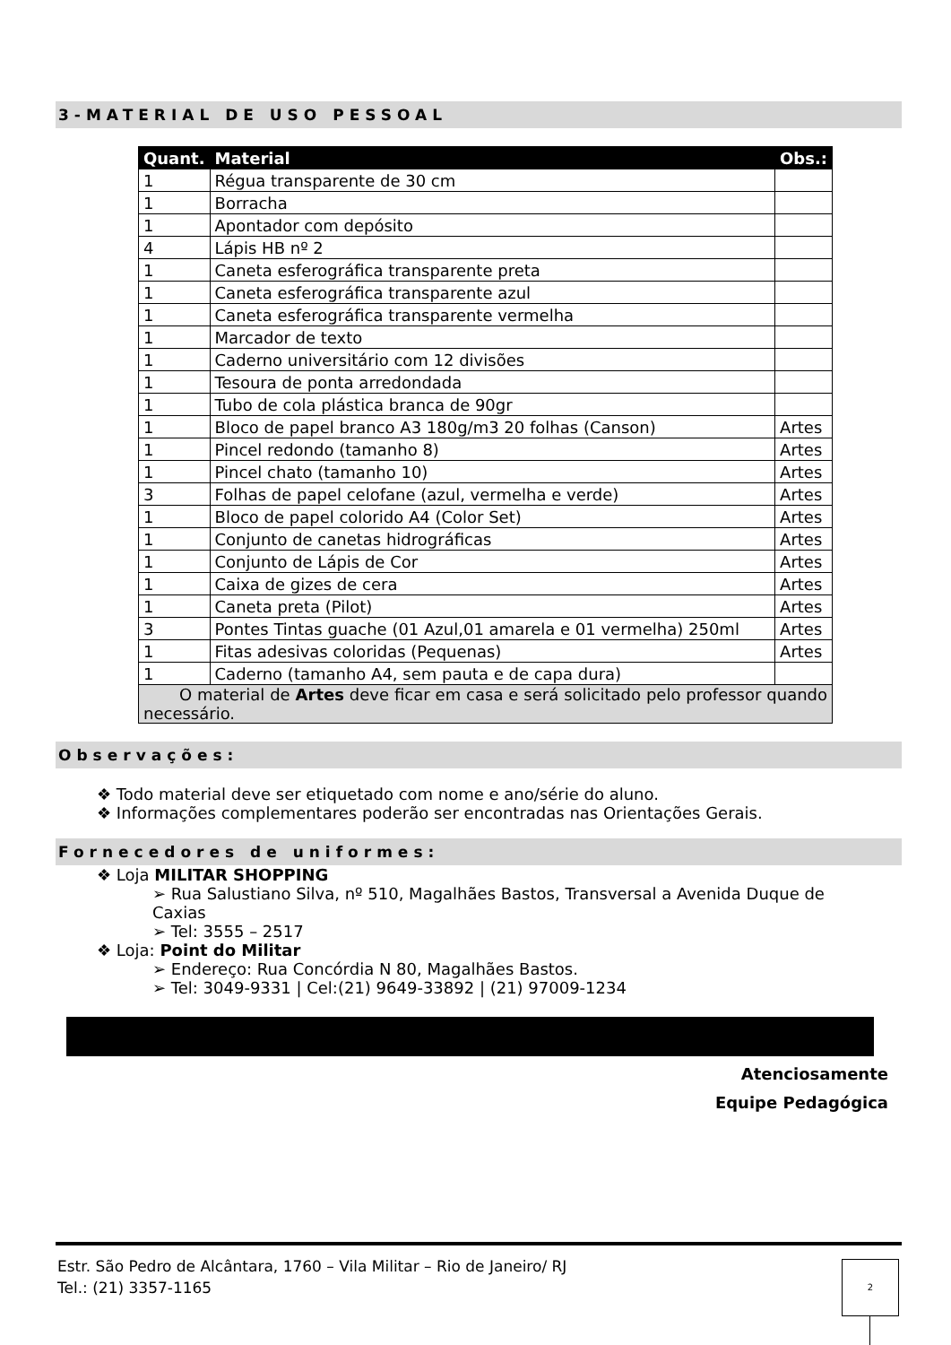3-MATERIAL DE USO PESSOAL
| Quant. | Material | Obs.: |
| --- | --- | --- |
| 1 | Régua transparente de 30 cm | |
| 1 | Borracha | |
| 1 | Apontador com depósito | |
| 4 | Lápis HB nº 2 | |
| 1 | Caneta esferográfica transparente preta | |
| 1 | Caneta esferográfica transparente azul | |
| 1 | Caneta esferográfica transparente vermelha | |
| 1 | Marcador de texto | |
| 1 | Caderno universitário com 12 divisões | |
| 1 | Tesoura de ponta arredondada | |
| 1 | Tubo de cola plástica branca de 90gr | |
| 1 | Bloco de papel branco A3 180g/m3 20 folhas (Canson) | Artes |
| 1 | Pincel redondo (tamanho 8) | Artes |
| 1 | Pincel chato (tamanho 10) | Artes |
| 3 | Folhas de papel celofane (azul, vermelha e verde) | Artes |
| 1 | Bloco de papel colorido A4 (Color Set) | Artes |
| 1 | Conjunto de canetas hidrográficas | Artes |
| 1 | Conjunto de Lápis de Cor | Artes |
| 1 | Caixa de gizes de cera | Artes |
| 1 | Caneta preta (Pilot) | Artes |
| 3 | Pontes Tintas guache (01 Azul,01 amarela e 01 vermelha) 250ml | Artes |
| 1 | Fitas adesivas coloridas (Pequenas) | Artes |
| 1 | Caderno (tamanho A4, sem pauta e de capa dura) | |
| O material de Artes deve ficar em casa e será solicitado pelo professor quando necessário. | | |
Observações:
❖ Todo material deve ser etiquetado com nome e ano/série do aluno.
❖ Informações complementares poderão ser encontradas nas Orientações Gerais.
Fornecedores de uniformes:
❖ Loja MILITAR SHOPPING
➢ Rua Salustiano Silva, nº 510, Magalhães Bastos, Transversal a Avenida Duque de Caxias
➢ Tel: 3555 – 2517
❖ Loja: Point do Militar
➢ Endereço: Rua Concórdia N 80, Magalhães Bastos.
➢ Tel: 3049-9331 | Cel:(21) 9649-33892 | (21) 97009-1234
Atenciosamente
Equipe Pedagógica
Estr. São Pedro de Alcântara, 1760 – Vila Militar – Rio de Janeiro/ RJ
Tel.: (21) 3357-1165
2